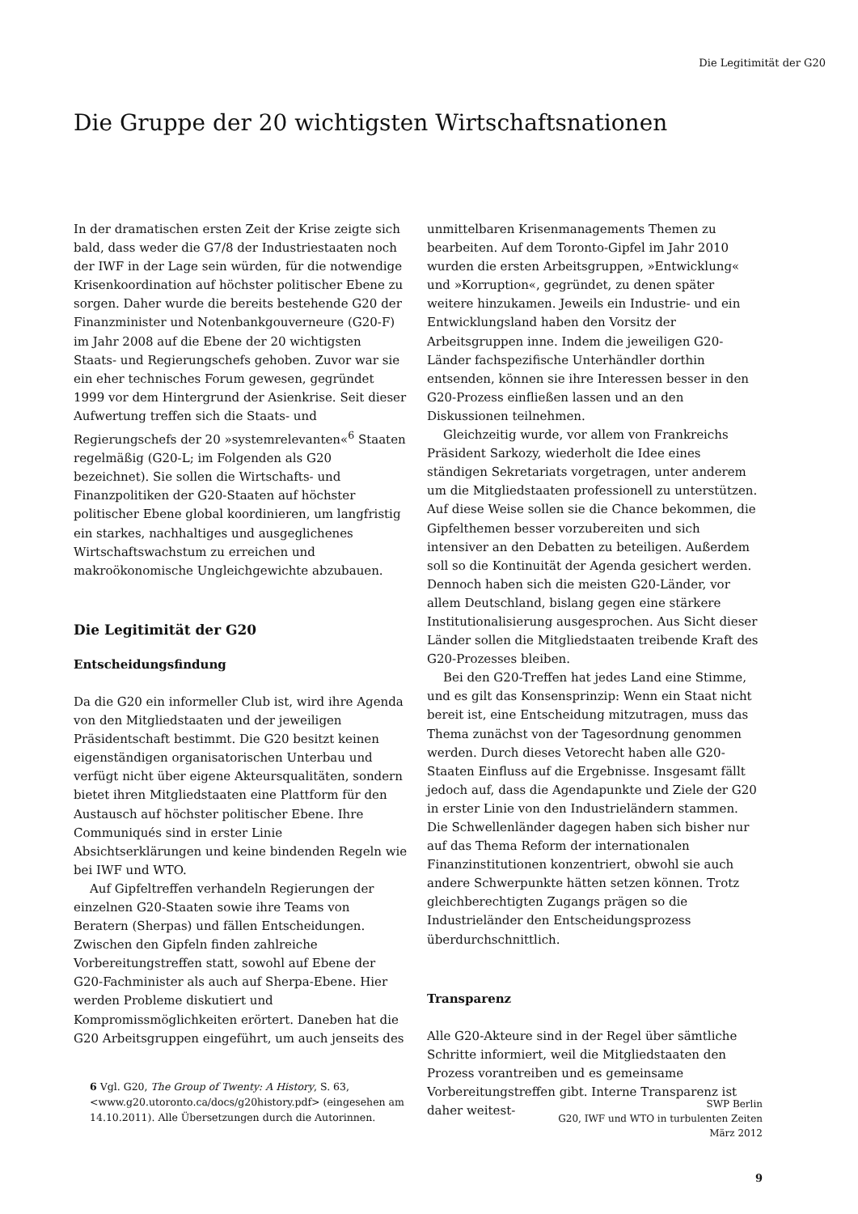Die Legitimität der G20
Die Gruppe der 20 wichtigsten Wirtschaftsnationen
In der dramatischen ersten Zeit der Krise zeigte sich bald, dass weder die G7/8 der Industriestaaten noch der IWF in der Lage sein würden, für die notwendige Krisenkoordination auf höchster politischer Ebene zu sorgen. Daher wurde die bereits bestehende G20 der Finanzminister und Notenbankgouverneure (G20-F) im Jahr 2008 auf die Ebene der 20 wichtigsten Staats- und Regierungschefs gehoben. Zuvor war sie ein eher technisches Forum gewesen, gegründet 1999 vor dem Hintergrund der Asienkrise. Seit dieser Aufwertung treffen sich die Staats- und Regierungschefs der 20 »systemrelevanten«<sup>6</sup> Staaten regelmäßig (G20-L; im Folgenden als G20 bezeichnet). Sie sollen die Wirtschafts- und Finanzpolitiken der G20-Staaten auf höchster politischer Ebene global koordinieren, um langfristig ein starkes, nachhaltiges und ausgeglichenes Wirtschaftswachstum zu erreichen und makroökonomische Ungleichgewichte abzubauen.
Die Legitimität der G20
Entscheidungsfindung
Da die G20 ein informeller Club ist, wird ihre Agenda von den Mitgliedstaaten und der jeweiligen Präsidentschaft bestimmt. Die G20 besitzt keinen eigenständigen organisatorischen Unterbau und verfügt nicht über eigene Akteursqualitäten, sondern bietet ihren Mitgliedstaaten eine Plattform für den Austausch auf höchster politischer Ebene. Ihre Communiqués sind in erster Linie Absichtserklärungen und keine bindenden Regeln wie bei IWF und WTO.
Auf Gipfeltreffen verhandeln Regierungen der einzelnen G20-Staaten sowie ihre Teams von Beratern (Sherpas) und fällen Entscheidungen. Zwischen den Gipfeln finden zahlreiche Vorbereitungstreffen statt, sowohl auf Ebene der G20-Fachminister als auch auf Sherpa-Ebene. Hier werden Probleme diskutiert und Kompromissmöglichkeiten erörtert. Daneben hat die G20 Arbeitsgruppen eingeführt, um auch jenseits des
6 Vgl. G20, The Group of Twenty: A History, S. 63, <www.g20.utoronto.ca/docs/g20history.pdf> (eingesehen am 14.10.2011). Alle Übersetzungen durch die Autorinnen.
unmittelbaren Krisenmanagements Themen zu bearbeiten. Auf dem Toronto-Gipfel im Jahr 2010 wurden die ersten Arbeitsgruppen, »Entwicklung« und »Korruption«, gegründet, zu denen später weitere hinzukamen. Jeweils ein Industrie- und ein Entwicklungsland haben den Vorsitz der Arbeitsgruppen inne. Indem die jeweiligen G20-Länder fachspezifische Unterhändler dorthin entsenden, können sie ihre Interessen besser in den G20-Prozess einfließen lassen und an den Diskussionen teilnehmen.
Gleichzeitig wurde, vor allem von Frankreichs Präsident Sarkozy, wiederholt die Idee eines ständigen Sekretariats vorgetragen, unter anderem um die Mitgliedstaaten professionell zu unterstützen. Auf diese Weise sollen sie die Chance bekommen, die Gipfelthemen besser vorzubereiten und sich intensiver an den Debatten zu beteiligen. Außerdem soll so die Kontinuität der Agenda gesichert werden. Dennoch haben sich die meisten G20-Länder, vor allem Deutschland, bislang gegen eine stärkere Institutionalisierung ausgesprochen. Aus Sicht dieser Länder sollen die Mitgliedstaaten treibende Kraft des G20-Prozesses bleiben.
Bei den G20-Treffen hat jedes Land eine Stimme, und es gilt das Konsensprinzip: Wenn ein Staat nicht bereit ist, eine Entscheidung mitzutragen, muss das Thema zunächst von der Tagesordnung genommen werden. Durch dieses Vetorecht haben alle G20-Staaten Einfluss auf die Ergebnisse. Insgesamt fällt jedoch auf, dass die Agendapunkte und Ziele der G20 in erster Linie von den Industrieländern stammen. Die Schwellenländer dagegen haben sich bisher nur auf das Thema Reform der internationalen Finanzinstitutionen konzentriert, obwohl sie auch andere Schwerpunkte hätten setzen können. Trotz gleichberechtigten Zugangs prägen so die Industrieländer den Entscheidungsprozess überdurchschnittlich.
Transparenz
Alle G20-Akteure sind in der Regel über sämtliche Schritte informiert, weil die Mitgliedstaaten den Prozess vorantreiben und es gemeinsame Vorbereitungstreffen gibt. Interne Transparenz ist daher weitest-
SWP Berlin
G20, IWF und WTO in turbulenten Zeiten
März 2012
9